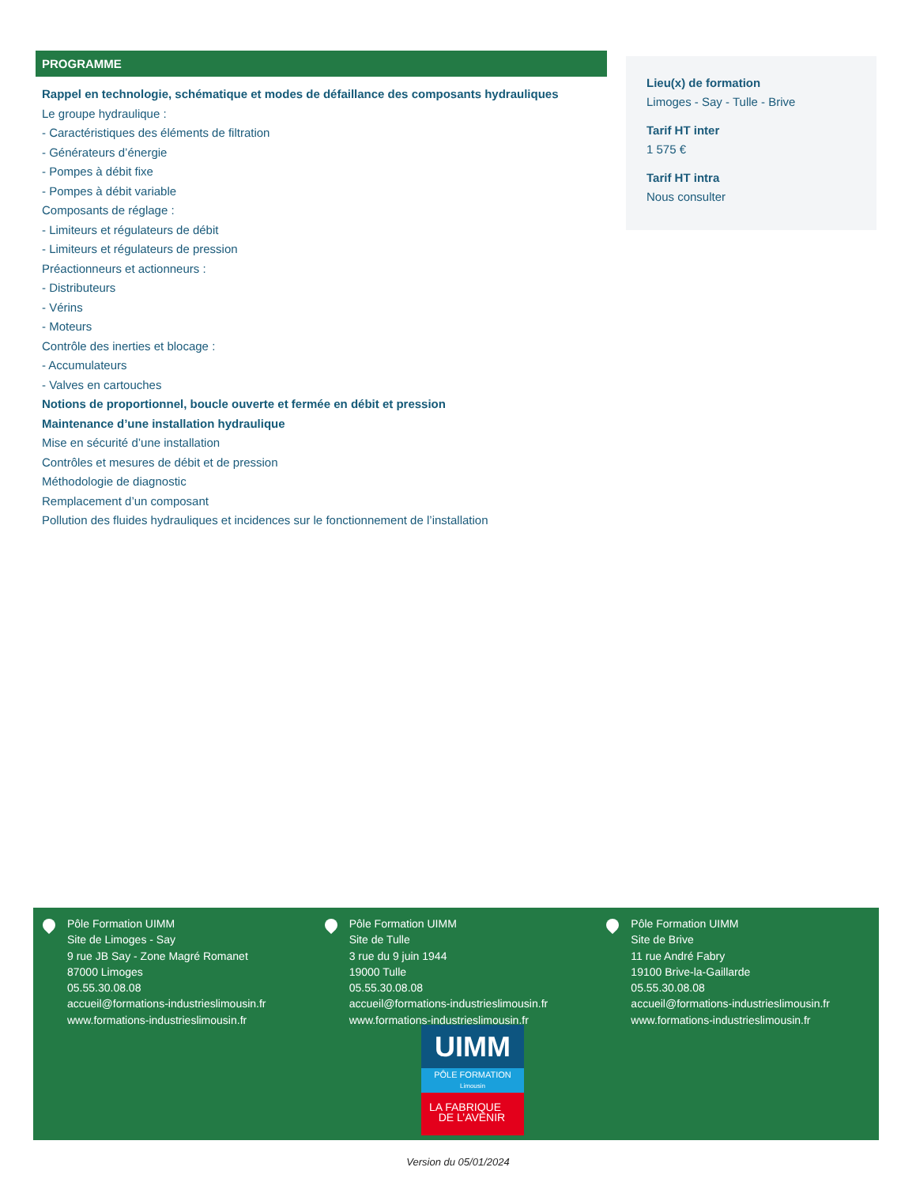PROGRAMME
Rappel en technologie, schématique et modes de défaillance des composants hydrauliques
Le groupe hydraulique :
- Caractéristiques des éléments de filtration
- Générateurs d’énergie
- Pompes à débit fixe
- Pompes à débit variable
Composants de réglage :
- Limiteurs et régulateurs de débit
- Limiteurs et régulateurs de pression
Préactionneurs et actionneurs :
- Distributeurs
- Vérins
- Moteurs
Contrôle des inerties et blocage :
- Accumulateurs
- Valves en cartouches
Notions de proportionnel, boucle ouverte et fermée en débit et pression
Maintenance d’une installation hydraulique
Mise en sécurité d’une installation
Contrôles et mesures de débit et de pression
Méthodologie de diagnostic
Remplacement d’un composant
Pollution des fluides hydrauliques et incidences sur le fonctionnement de l’installation
Lieu(x) de formation
Limoges - Say - Tulle - Brive
Tarif HT inter
1 575 €
Tarif HT intra
Nous consulter
Pôle Formation UIMM
Site de Limoges - Say
9 rue JB Say - Zone Magré Romanet
87000 Limoges
05.55.30.08.08
accueil@formations-industrieslimousin.fr
www.formations-industrieslimousin.fr
Pôle Formation UIMM
Site de Tulle
3 rue du 9 juin 1944
19000 Tulle
05.55.30.08.08
accueil@formations-industrieslimousin.fr
www.formations-industrieslimousin.fr
Pôle Formation UIMM
Site de Brive
11 rue André Fabry
19100 Brive-la-Gaillarde
05.55.30.08.08
accueil@formations-industrieslimousin.fr
www.formations-industrieslimousin.fr
UIMM
PÔLE FORMATION
Limousin
LA FABRIQUE
DE L’AVENIR
Version du 05/01/2024